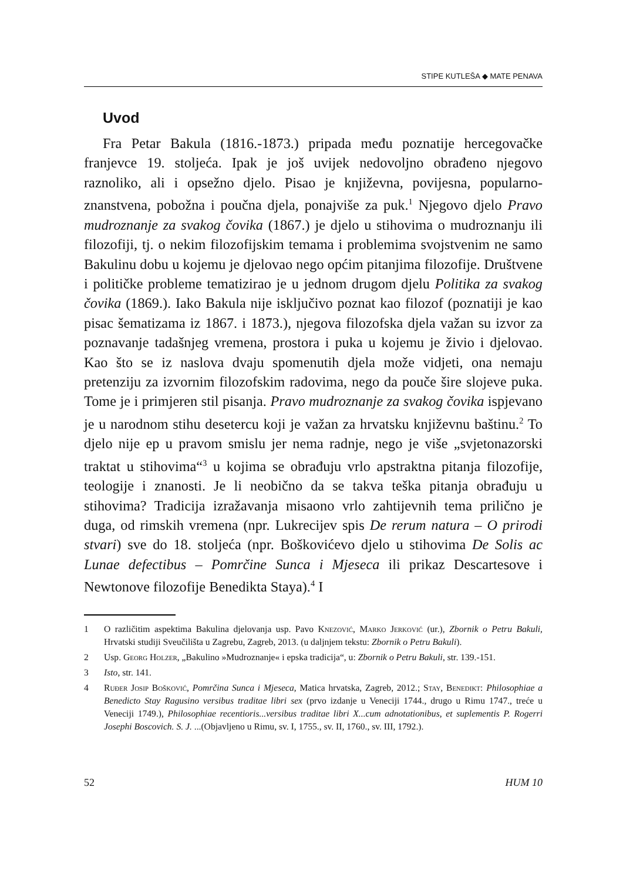STIPE KUTLEŠA ◆ MATE PENAVA
Uvod
Fra Petar Bakula (1816.-1873.) pripada među poznatije hercegovačke franjevce 19. stoljeća. Ipak je još uvijek nedovoljno obrađeno njegovo raznoliko, ali i opsežno djelo. Pisao je književna, povijesna, popularno-znanstvena, pobožna i poučna djela, ponajviše za puk.<sup>1</sup> Njegovo djelo Pravo mudroznanje za svakog čovika (1867.) je djelo u stihovima o mudroznanju ili filozofiji, tj. o nekim filozofijskim temama i problemima svojstvenim ne samo Bakulinu dobu u kojemu je djelovao nego općim pitanjima filozofije. Društvene i političke probleme tematizirao je u jednom drugom djelu Politika za svakog čovika (1869.). Iako Bakula nije isključivo poznat kao filozof (poznatiji je kao pisac šematizama iz 1867. i 1873.), njegova filozofska djela važan su izvor za poznavanje tadašnjeg vremena, prostora i puka u kojemu je živio i djelovao. Kao što se iz naslova dvaju spomenutih djela može vidjeti, ona nemaju pretenziju za izvornim filozofskim radovima, nego da pouče šire slojeve puka. Tome je i primjeren stil pisanja. Pravo mudroznanje za svakog čovika ispjevano je u narodnom stihu desetercu koji je važan za hrvatsku književnu baštinu.<sup>2</sup> To djelo nije ep u pravom smislu jer nema radnje, nego je više „svjetonazorski traktat u stihovima“<sup>3</sup> u kojima se obrađuju vrlo apstraktna pitanja filozofije, teologije i znanosti. Je li neobično da se takva teška pitanja obrađuju u stihovima? Tradicija izražavanja misaono vrlo zahtijevnih tema prilično je duga, od rimskih vremena (npr. Lukrecijev spis De rerum natura – O prirodi stvari) sve do 18. stoljeća (npr. Boškovićevo djelo u stihovima De Solis ac Lunae defectibus – Pomrčine Sunca i Mjeseca ili prikaz Descartesove i Newtonove filozofije Benedikta Staya).<sup>4</sup> I
1 O različitim aspektima Bakulina djelovanja usp. Pavo Knezović, Marko Jerković (ur.), Zbornik o Petru Bakuli, Hrvatski studiji Sveučilišta u Zagrebu, Zagreb, 2013. (u daljnjem tekstu: Zbornik o Petru Bakuli).
2 Usp. Georg Holzer, „Bakulino »Mudroznanje« i epska tradicija“, u: Zbornik o Petru Bakuli, str. 139.-151.
3 Isto, str. 141.
4 Ruđer Josip Bošković, Pomrčina Sunca i Mjeseca, Matica hrvatska, Zagreb, 2012.; Stay, Benedikt: Philosophiae a Benedicto Stay Ragusino versibus traditae libri sex (prvo izdanje u Veneciji 1744., drugo u Rimu 1747., treće u Veneciji 1749.), Philosophiae recentioris...versibus traditae libri X...cum adnotationibus, et suplementis P. Rogerri Josephi Boscovich. S. J. ...(Objavljeno u Rimu, sv. I, 1755., sv. II, 1760., sv. III, 1792.).
52 HUM 10